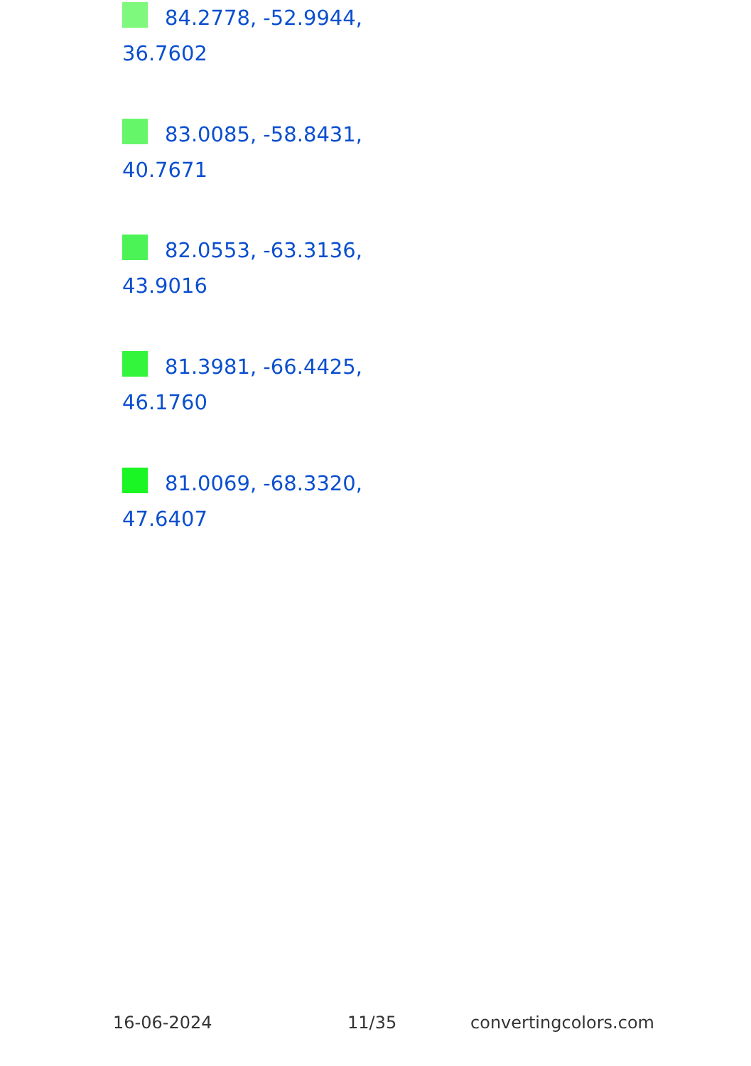84.2778, -52.9944, 36.7602
83.0085, -58.8431, 40.7671
82.0553, -63.3136, 43.9016
81.3981, -66.4425, 46.1760
81.0069, -68.3320, 47.6407
16-06-2024 11/35 convertingcolors.com